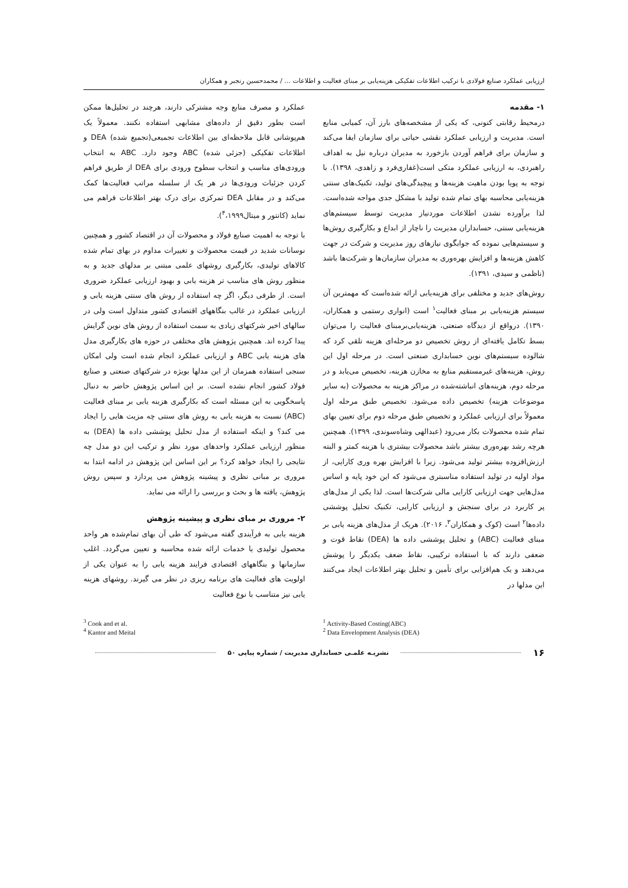ارزیابی عملکرد صنایع فولادی با ترکیب اطلاعات تفکیکی هزینه‌یابی بر مبنای فعالیت و اطلاعات ... / محمدحسین رنجبر و همکاران
۱- مقدمه
درمحیط رقابتی کنونی، که یکی از مشخصه‌های بارز آن، کمیابی منابع است. مدیریت و ارزیابی عملکرد نقشی حیاتی برای سازمان ایفا می‌کند و سازمان برای فراهم آوردن بازخورد به مدیران درباره نیل به اهداف راهبردی، به ارزیابی عملکرد متکی است(غفاری‌فرد و زاهدی، ۱۳۹۸). با توجه به پویا بودن ماهیت هزینه‌ها و پیچیدگی‌های تولید، تکنیک‌های سنتی هزینه‌یابی محاسبه بهای تمام شده تولید با مشکل جدی مواجه شده‌است. لذا برآورده نشدن اطلاعات موردنیاز مدیریت توسط سیستم‌های هزینه‌یابی سنتی، حسابداران مدیریت را ناچار از ابداع و بکارگیری روش‌ها و سیستم‌هایی نموده که جوابگوی نیازهای روز مدیریت و شرکت در جهت کاهش هزینه‌ها و افزایش بهره‌وری به مدیران سازمان‌ها و شرکت‌ها باشد (ناظمی و سیدی، ۱۳۹۱).
روش‌های جدید و مختلفی برای هزینه‌یابی ارائه شده‌است که مهمترین آن سیستم هزینه‌یابی بر مبنای فعالیت<sup>۱</sup> است (انواری رستمی و همکاران، ۱۳۹۰). درواقع از دیدگاه صنعتی، هزینه‌یابی‌برمبنای فعالیت را می‌توان بسط تکامل یافته‌ای از روش تخصیص دو مرحله‌ای هزینه تلقی کرد که شالوده سیستم‌های نوین حسابداری صنعتی است. در مرحله اول این روش، هزینه‌های غیرمستقیم منابع به مخازن هزینه، تخصیص می‌یابد و در مرحله دوم، هزینه‌های انباشته‌شده در مراکز هزینه به محصولات (به سایر موضوعات هزینه) تخصیص داده می‌شود. تخصیص طبق مرحله اول معمولاً برای ارزیابی عملکرد و تخصیص طبق مرحله دوم برای تعیین بهای تمام شده محصولات بکار می‌رود (عبدالهی وشاه‌سوندی، ۱۳۹۹). همچنین هرچه رشد بهره‌وری بیشتر باشد محصولات بیشتری با هزینه کمتر و البته ارزش‌افزوده بیشتر تولید می‌شود. زیرا با افزایش بهره وری کارایی، از مواد اولیه در تولید استفاده مناسبتری می‌شود که این خود پایه و اساس مدل‌هایی جهت ارزیابی کارایی مالی شرکت‌ها است. لذا یکی از مدل‌های پر کاربرد در برای سنجش و ارزیابی کارایی، تکنیک تحلیل پوششی داده‌ها<sup>۲</sup> است (کوک و همکاران<sup>۳</sup>، ۲۰۱۶). هریک از مدل‌های هزینه یابی بر مبنای فعالیت (ABC) و تحلیل پوششی داده ها (DEA) نقاط قوت و ضعفی دارند که با استفاده ترکیبی، نقاط ضعف یکدیگر را پوشش می‌دهند و یک هم‌افزایی برای تأمین و تحلیل بهتر اطلاعات ایجاد می‌کنند این مدلها در
عملکرد و مصرف منابع وجه مشترکی دارند، هرچند در تحلیل‌ها ممکن است بطور دقیق از داده‌های مشابهی استفاده نکنند. معمولاً یک هم‌پوشانی قابل ملاحظه‌ای بین اطلاعات تجمیعی(تجمیع شده) DEA و اطلاعات تفکیکی (جزئی شده) ABC وجود دارد. ABC به انتخاب ورودی‌های مناسب و انتخاب سطوح ورودی برای DEA از طریق فراهم کردن جزئیات ورودی‌ها در هر یک از سلسله مراتب فعالیت‌ها کمک می‌کند و در مقابل DEA تمرکزی برای درک بهتر اطلاعات فراهم می نماید (کانتور و میتال<sup>۴</sup>،۱۹۹۹).
با توجه به اهمیت صنایع فولاد و محصولات آن در اقتصاد کشور و همچنین نوسانات شدید در قیمت محصولات و تغییرات مداوم در بهای تمام شده کالاهای تولیدی، بکارگیری روشهای علمی مبتنی بر مدلهای جدید و به منظور روش های مناسب تر هزینه یابی و بهبود ارزیابی عملکرد ضروری است. از طرفی دیگر، اگز چه استفاده از روش های سنتی هزینه یابی و ارزیابی عملکرد در غالب بنگاههای اقتصادی کشور متداول است ولی در سالهای اخیر شرکتهای زیادی به سمت استفاده از روش های نوین گرایش پیدا کرده اند. همچنین پژوهش های مختلفی در حوزه های بکارگیری مدل های هزینه یابی ABC و ارزیابی عملکرد انجام شده است ولی امکان سنجی استفاده همزمان از این مدلها بویژه در شرکتهای صنعتی و صنایع فولاد کشور انجام نشده است. بر این اساس پژوهش حاضر به دنبال پاسخگویی به این مسئله است که بکارگیری هزینه یابی بر مبنای فعالیت (ABC) نسبت به هزینه یابی به روش های سنتی چه مزیت هایی را ایجاد می کند؟ و اینکه استفاده از مدل تحلیل پوششی داده ها (DEA) به منظور ارزیابی عملکرد واحدهای مورد نظر و ترکیب این دو مدل چه نتایجی را ایجاد خواهد کرد؟ بر این اساس این پژوهش در ادامه ابتدا به مروری بر مبانی نظری و پیشینه پژوهش می پردازد و سپس روش پژوهش، یافته ها و بحث و بررسی را ارائه می نماید.
۲- مروری بر مبای نظری و پیشینه پژوهش
هزینه یابی به فرآیندی گفته می‌شود که طی آن بهای تمام‌شده هر واحد محصول تولیدی یا خدمات ارائه شده محاسبه و تعیین می‌گردد. اغلب سازمانها و بنگاههای اقتصادی فرایند هزینه یابی را به عنوان یکی از اولویت های فعالیت های برنامه ریزی در نظر می گیرند. روشهای هزینه یابی نیز متناسب با نوع فعالیت
<sup>3</sup> Cook and et al.
<sup>4</sup> Kantor and Meital
<sup>1</sup> Activity-Based Costing(ABC)
<sup>2</sup> Data Envelopment Analysis (DEA)
۱۶ نشریـه علمـی حسابداری مدیریت / شماره پیاپی ۵۰